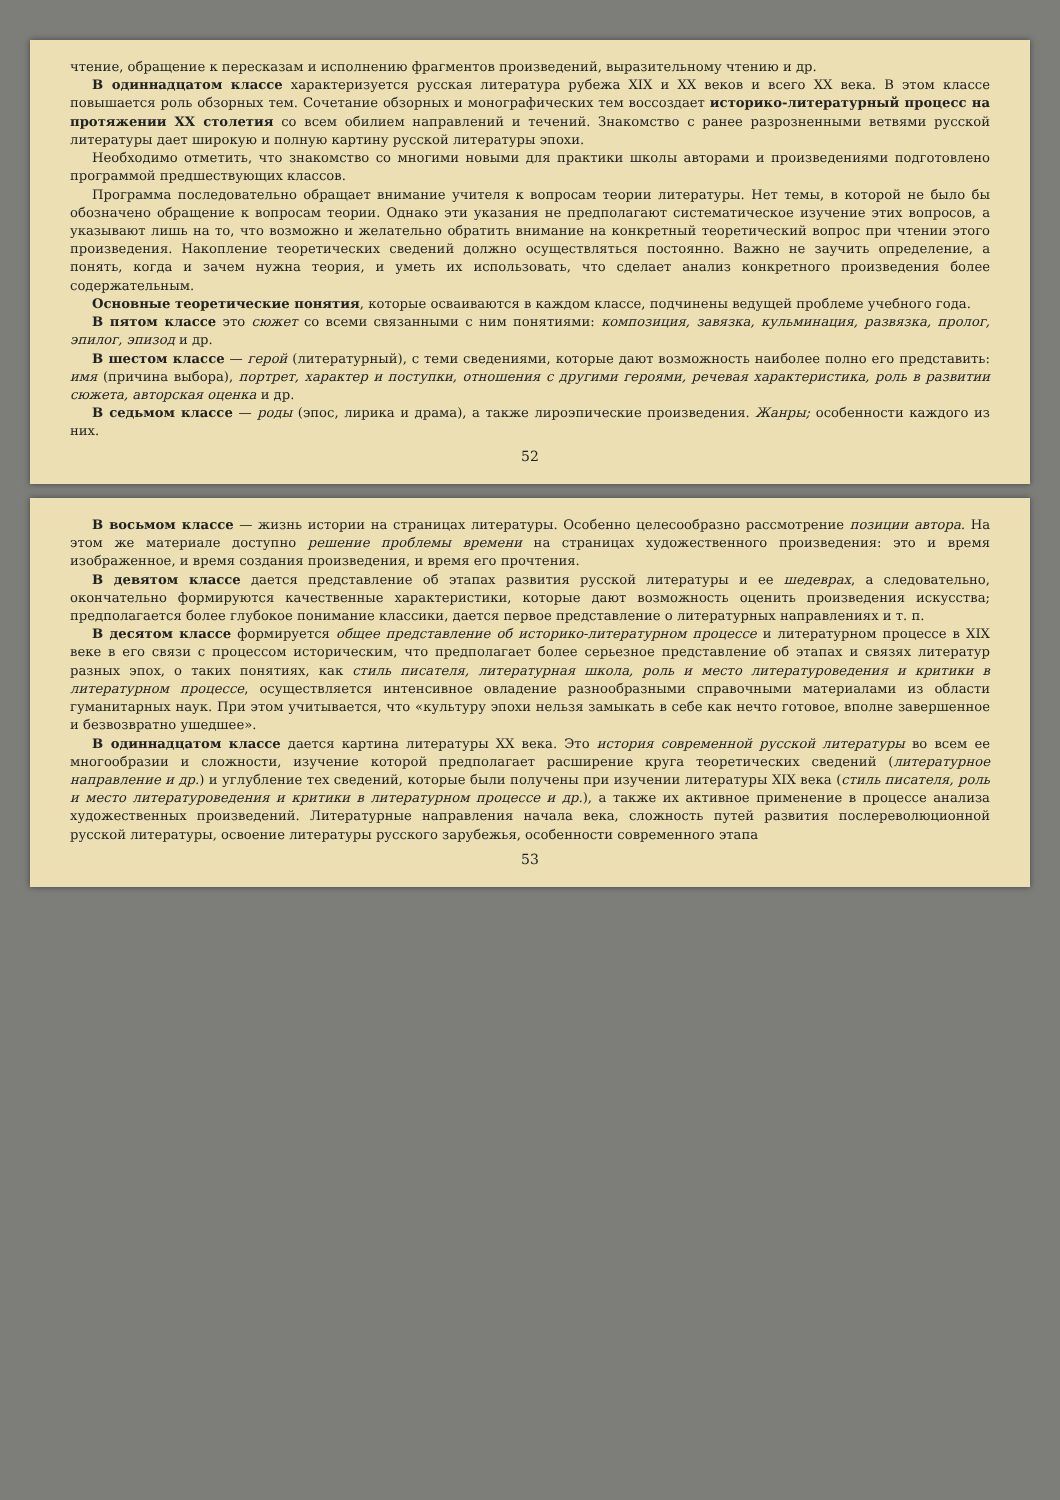чтение, обращение к пересказам и исполнению фрагментов произведений, выразительному чтению и др.
В одиннадцатом классе характеризуется русская литература рубежа XIX и XX веков и всего XX века. В этом классе повышается роль обзорных тем. Сочетание обзорных и монографических тем воссоздает историко-литературный процесс на протяжении XX столетия со всем обилием направлений и течений. Знакомство с ранее разрозненными ветвями русской литературы дает широкую и полную картину русской литературы эпохи.
Необходимо отметить, что знакомство со многими новыми для практики школы авторами и произведениями подготовлено программой предшествующих классов.
Программа последовательно обращает внимание учителя к вопросам теории литературы. Нет темы, в которой не было бы обозначено обращение к вопросам теории. Однако эти указания не предполагают систематическое изучение этих вопросов, а указывают лишь на то, что возможно и желательно обратить внимание на конкретный теоретический вопрос при чтении этого произведения. Накопление теоретических сведений должно осуществляться постоянно. Важно не заучить определение, а понять, когда и зачем нужна теория, и уметь их использовать, что сделает анализ конкретного произведения более содержательным.
Основные теоретические понятия, которые осваиваются в каждом классе, подчинены ведущей проблеме учебного года.
В пятом классе это сюжет со всеми связанными с ним понятиями: композиция, завязка, кульминация, развязка, пролог, эпилог, эпизод и др.
В шестом классе — герой (литературный), с теми сведениями, которые дают возможность наиболее полно его представить: имя (причина выбора), портрет, характер и поступки, отношения с другими героями, речевая характеристика, роль в развитии сюжета, авторская оценка и др.
В седьмом классе — роды (эпос, лирика и драма), а также лироэпические произведения. Жанры; особенности каждого из них.
52
В восьмом классе — жизнь истории на страницах литературы. Особенно целесообразно рассмотрение позиции автора. На этом же материале доступно решение проблемы времени на страницах художественного произведения: это и время изображенное, и время создания произведения, и время его прочтения.
В девятом классе дается представление об этапах развития русской литературы и ее шедеврах, а следовательно, окончательно формируются качественные характеристики, которые дают возможность оценить произведения искусства; предполагается более глубокое понимание классики, дается первое представление о литературных направлениях и т. п.
В десятом классе формируется общее представление об историко-литературном процессе и литературном процессе в XIX веке в его связи с процессом историческим, что предполагает более серьезное представление об этапах и связях литератур разных эпох, о таких понятиях, как стиль писателя, литературная школа, роль и место литературоведения и критики в литературном процессе, осуществляется интенсивное овладение разнообразными справочными материалами из области гуманитарных наук. При этом учитывается, что «культуру эпохи нельзя замыкать в себе как нечто готовое, вполне завершенное и безвозвратно ушедшее».
В одиннадцатом классе дается картина литературы XX века. Это история современной русской литературы во всем ее многообразии и сложности, изучение которой предполагает расширение круга теоретических сведений (литературное направление и др.) и углубление тех сведений, которые были получены при изучении литературы XIX века (стиль писателя, роль и место литературоведения и критики в литературном процессе и др.), а также их активное применение в процессе анализа художественных произведений. Литературные направления начала века, сложность путей развития послереволюционной русской литературы, освоение литературы русского зарубежья, особенности современного этапа
53